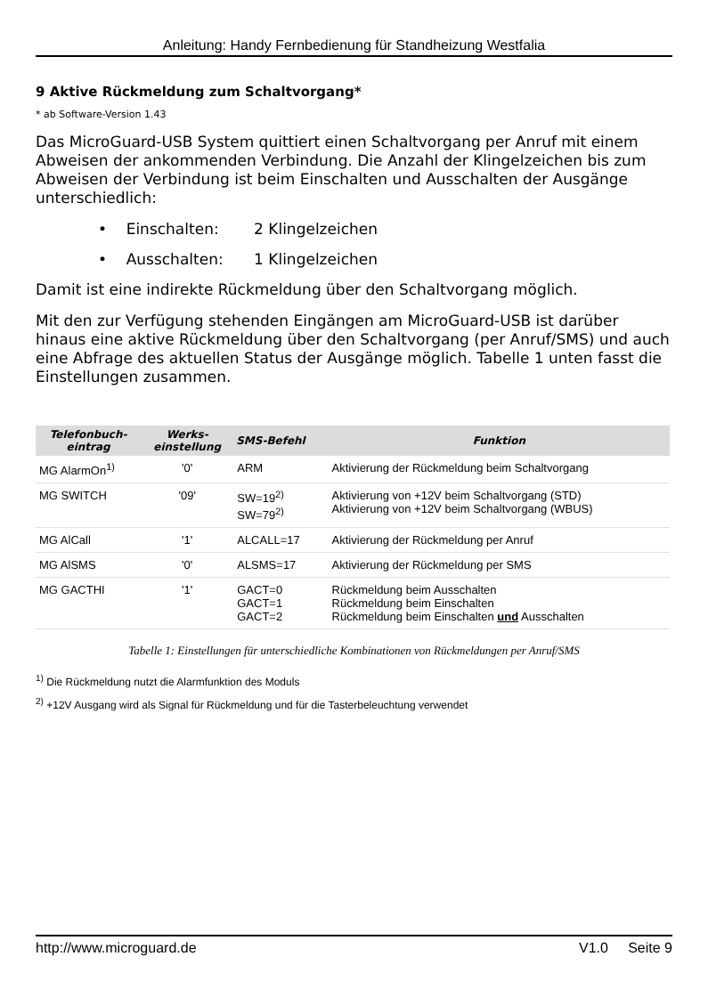Anleitung: Handy Fernbedienung für Standheizung Westfalia
9 Aktive Rückmeldung zum Schaltvorgang*
* ab Software-Version 1.43
Das MicroGuard-USB System quittiert einen Schaltvorgang per Anruf mit einem Abweisen der ankommenden Verbindung. Die Anzahl der Klingelzeichen bis zum Abweisen der Verbindung ist beim Einschalten und Ausschalten der Ausgänge unterschiedlich:
• Einschalten: 2 Klingelzeichen
• Ausschalten: 1 Klingelzeichen
Damit ist eine indirekte Rückmeldung über den Schaltvorgang möglich.
Mit den zur Verfügung stehenden Eingängen am MicroGuard-USB ist darüber hinaus eine aktive Rückmeldung über den Schaltvorgang (per Anruf/SMS) und auch eine Abfrage des aktuellen Status der Ausgänge möglich. Tabelle 1 unten fasst die Einstellungen zusammen.
| Telefonbuch- eintrag | Werks- einstellung | SMS-Befehl | Funktion |
| --- | --- | --- | --- |
| MG AlarmOn<sup>1)</sup> | '0' | ARM | Aktivierung der Rückmeldung beim Schaltvorgang |
| MG SWITCH | '09' | SW=19<sup>2)</sup> SW=79<sup>2)</sup> | Aktivierung von +12V beim Schaltvorgang (STD) Aktivierung von +12V beim Schaltvorgang (WBUS) |
| MG AlCall | '1' | ALCALL=17 | Aktivierung der Rückmeldung per Anruf |
| MG AlSMS | '0' | ALSMS=17 | Aktivierung der Rückmeldung per SMS |
| MG GACTHI | '1' | GACT=0 GACT=1 GACT=2 | Rückmeldung beim Ausschalten Rückmeldung beim Einschalten Rückmeldung beim Einschalten und Ausschalten |
Tabelle 1: Einstellungen für unterschiedliche Kombinationen von Rückmeldungen per Anruf/SMS
<sup>1)</sup> Die Rückmeldung nutzt die Alarmfunktion des Moduls
<sup>2)</sup> +12V Ausgang wird als Signal für Rückmeldung und für die Tasterbeleuchtung verwendet
http://www.microguard.de V1.0 Seite 9